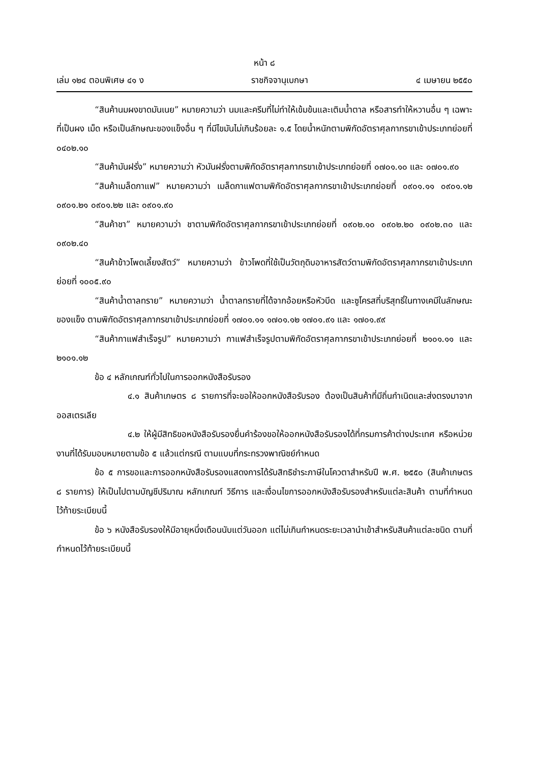หน้า ๘
เล่ม ๑๒๔ ตอนพิเศษ ๔๑ ง ราชกิจจานุเบกษา ๔ เมษายน ๒๕๕๐
“สินค้านมผงขาดมันเนย” หมายความว่า นมและครีมที่ไม่ทำให้เข้มข้นและเติมน้ำตาล หรือสารทำให้หวานอื่น ๆ เฉพาะที่เป็นผง เม็ด หรือเป็นลักษณะของแข็งอื่น ๆ ที่มีไขมันไม่เกินร้อยละ ๑.๕ โดยน้ำหนักตามพิกัดอัตราศุลกากรขาเข้าประเภทย่อยที่ ๐๔๐๒.๑๐
“สินค้ามันฝรั่ง” หมายความว่า หัวมันฝรั่งตามพิกัดอัตราศุลกากรขาเข้าประเภทย่อยที่ ๐๗๐๑.๑๐ และ ๐๗๐๑.๙๐
“สินค้าเมล็ดกาแฟ” หมายความว่า เมล็ดกาแฟตามพิกัดอัตราศุลกากรขาเข้าประเภทย่อยที่ ๐๙๐๑.๑๑ ๐๙๐๑.๑๒ ๐๙๐๑.๒๑ ๐๙๐๑.๒๒ และ ๐๙๐๑.๙๐
“สินค้าชา” หมายความว่า ชาตามพิกัดอัตราศุลกากรขาเข้าประเภทย่อยที่ ๐๙๐๒.๑๐ ๐๙๐๒.๒๐ ๐๙๐๒.๓๐ และ ๐๙๐๒.๔๐
“สินค้าข้าวโพดเลี้ยงสัตว์” หมายความว่า ข้าวโพดที่ใช้เป็นวัตถุดิบอาหารสัตว์ตามพิกัดอัตราศุลกากรขาเข้าประเภทย่อยที่ ๑๐๐๕.๙๐
“สินค้าน้ำตาลทราย” หมายความว่า น้ำตาลทรายที่ได้จากอ้อยหรือหัวบีด และซูโครสที่บริสุทธิ์ในทางเคมีในลักษณะของแข็ง ตามพิกัดอัตราศุลกากรขาเข้าประเภทย่อยที่ ๑๗๐๑.๑๑ ๑๗๐๑.๑๒ ๑๗๐๑.๙๑ และ ๑๗๐๑.๙๙
“สินค้ากาแฟสำเร็จรูป” หมายความว่า กาแฟสำเร็จรูปตามพิกัดอัตราศุลกากรขาเข้าประเภทย่อยที่ ๒๑๐๑.๑๑ และ ๒๑๐๑.๑๒
ข้อ ๔ หลักเกณฑ์ทั่วไปในการออกหนังสือรับรอง
๔.๑ สินค้าเกษตร ๘ รายการที่จะขอให้ออกหนังสือรับรอง ต้องเป็นสินค้าที่มีถิ่นกำเนิดและส่งตรงมาจากออสเตรเลีย
๔.๒ ให้ผู้มีสิทธิขอหนังสือรับรองยื่นคำร้องขอให้ออกหนังสือรับรองได้ที่กรมการค้าต่างประเทศ หรือหน่วยงานที่ได้รับมอบหมายตามข้อ ๕ แล้วแต่กรณี ตามแบบที่กระทรวงพาณิชย์กำหนด
ข้อ ๕ การขอและการออกหนังสือรับรองแสดงการได้รับสิทธิชำระภาษีในโควตาสำหรับปี พ.ศ. ๒๕๕๐ (สินค้าเกษตร ๘ รายการ) ให้เป็นไปตามบัญชีปริมาณ หลักเกณฑ์ วิธีการ และเงื่อนไขการออกหนังสือรับรองสำหรับแต่ละสินค้า ตามที่กำหนดไว้ท้ายระเบียบนี้
ข้อ ๖ หนังสือรับรองให้มีอายุหนึ่งเดือนนับแต่วันออก แต่ไม่เกินกำหนดระยะเวลานำเข้าสำหรับสินค้าแต่ละชนิด ตามที่กำหนดไว้ท้ายระเบียบนี้